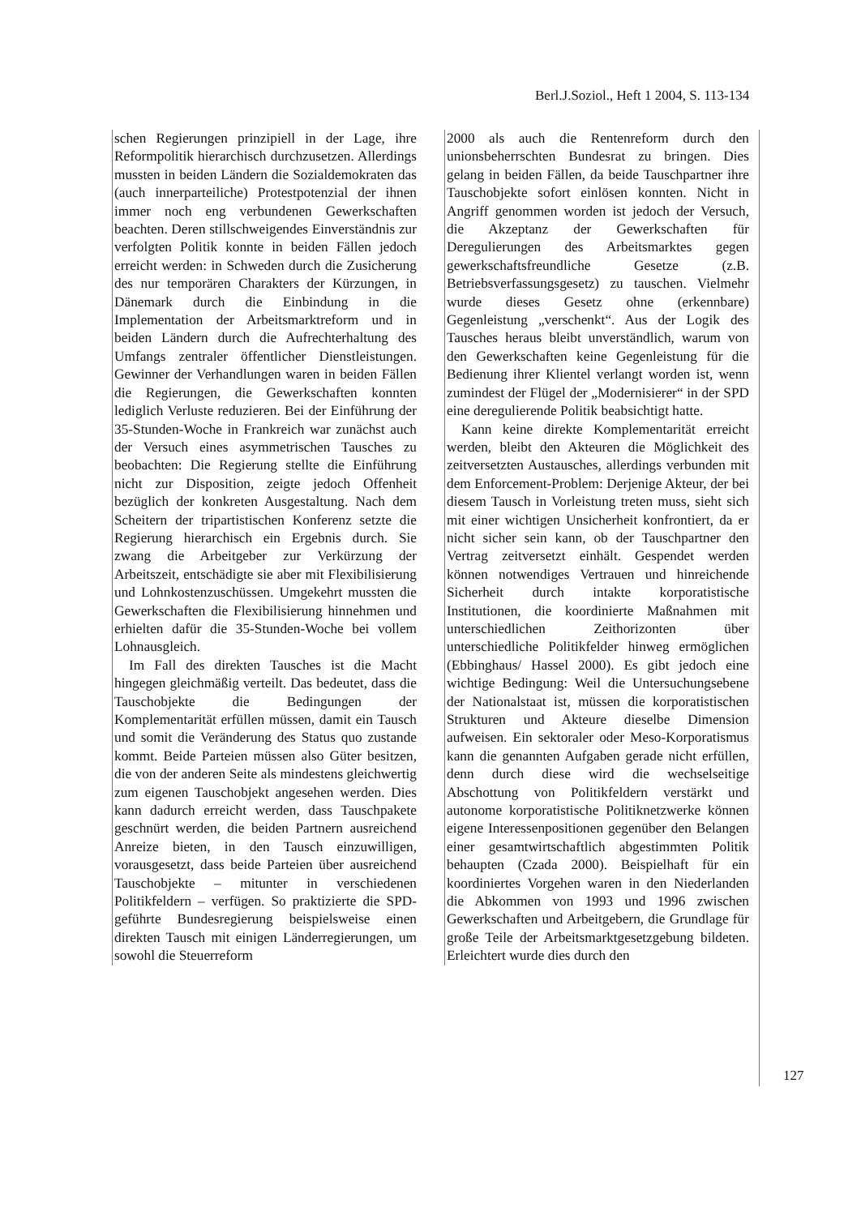Berl.J.Soziol., Heft 1 2004, S. 113-134
schen Regierungen prinzipiell in der Lage, ihre Reformpolitik hierarchisch durchzusetzen. Allerdings mussten in beiden Ländern die Sozialdemokraten das (auch innerparteiliche) Protestpotenzial der ihnen immer noch eng verbundenen Gewerkschaften beachten. Deren stillschweigendes Einverständnis zur verfolgten Politik konnte in beiden Fällen jedoch erreicht werden: in Schweden durch die Zusicherung des nur temporären Charakters der Kürzungen, in Dänemark durch die Einbindung in die Implementation der Arbeitsmarktreform und in beiden Ländern durch die Aufrechterhaltung des Umfangs zentraler öffentlicher Dienstleistungen. Gewinner der Verhandlungen waren in beiden Fällen die Regierungen, die Gewerkschaften konnten lediglich Verluste reduzieren. Bei der Einführung der 35-Stunden-Woche in Frankreich war zunächst auch der Versuch eines asymmetrischen Tausches zu beobachten: Die Regierung stellte die Einführung nicht zur Disposition, zeigte jedoch Offenheit bezüglich der konkreten Ausgestaltung. Nach dem Scheitern der tripartistischen Konferenz setzte die Regierung hierarchisch ein Ergebnis durch. Sie zwang die Arbeitgeber zur Verkürzung der Arbeitszeit, entschädigte sie aber mit Flexibilisierung und Lohnkostenzuschüssen. Umgekehrt mussten die Gewerkschaften die Flexibilisierung hinnehmen und erhielten dafür die 35-Stunden-Woche bei vollem Lohnausgleich.
Im Fall des direkten Tausches ist die Macht hingegen gleichmäßig verteilt. Das bedeutet, dass die Tauschobjekte die Bedingungen der Komplementarität erfüllen müssen, damit ein Tausch und somit die Veränderung des Status quo zustande kommt. Beide Parteien müssen also Güter besitzen, die von der anderen Seite als mindestens gleichwertig zum eigenen Tauschobjekt angesehen werden. Dies kann dadurch erreicht werden, dass Tauschpakete geschnürt werden, die beiden Partnern ausreichend Anreize bieten, in den Tausch einzuwilligen, vorausgesetzt, dass beide Parteien über ausreichend Tauschobjekte – mitunter in verschiedenen Politikfeldern – verfügen. So praktizierte die SPD-geführte Bundesregierung beispielsweise einen direkten Tausch mit einigen Länderregierungen, um sowohl die Steuerreform
2000 als auch die Rentenreform durch den unionsbeherrschten Bundesrat zu bringen. Dies gelang in beiden Fällen, da beide Tauschpartner ihre Tauschobjekte sofort einlösen konnten. Nicht in Angriff genommen worden ist jedoch der Versuch, die Akzeptanz der Gewerkschaften für Deregulierungen des Arbeitsmarktes gegen gewerkschaftsfreundliche Gesetze (z.B. Betriebsverfassungsgesetz) zu tauschen. Vielmehr wurde dieses Gesetz ohne (erkennbare) Gegenleistung „verschenkt“. Aus der Logik des Tausches heraus bleibt unverständlich, warum von den Gewerkschaften keine Gegenleistung für die Bedienung ihrer Klientel verlangt worden ist, wenn zumindest der Flügel der „Modernisierer“ in der SPD eine deregulierende Politik beabsichtigt hatte.
Kann keine direkte Komplementarität erreicht werden, bleibt den Akteuren die Möglichkeit des zeitversetzten Austausches, allerdings verbunden mit dem Enforcement-Problem: Derjenige Akteur, der bei diesem Tausch in Vorleistung treten muss, sieht sich mit einer wichtigen Unsicherheit konfrontiert, da er nicht sicher sein kann, ob der Tauschpartner den Vertrag zeitversetzt einhält. Gespendet werden können notwendiges Vertrauen und hinreichende Sicherheit durch intakte korporatistische Institutionen, die koordinierte Maßnahmen mit unterschiedlichen Zeithorizonten über unterschiedliche Politikfelder hinweg ermöglichen (Ebbinghaus/ Hassel 2000). Es gibt jedoch eine wichtige Bedingung: Weil die Untersuchungsebene der Nationalstaat ist, müssen die korporatistischen Strukturen und Akteure dieselbe Dimension aufweisen. Ein sektoraler oder Meso-Korporatismus kann die genannten Aufgaben gerade nicht erfüllen, denn durch diese wird die wechselseitige Abschottung von Politikfeldern verstärkt und autonome korporatistische Politiknetzwerke können eigene Interessenpositionen gegenüber den Belangen einer gesamtwirtschaftlich abgestimmten Politik behaupten (Czada 2000). Beispielhaft für ein koordiniertes Vorgehen waren in den Niederlanden die Abkommen von 1993 und 1996 zwischen Gewerkschaften und Arbeitgebern, die Grundlage für große Teile der Arbeitsmarktgesetzgebung bildeten. Erleichtert wurde dies durch den
127